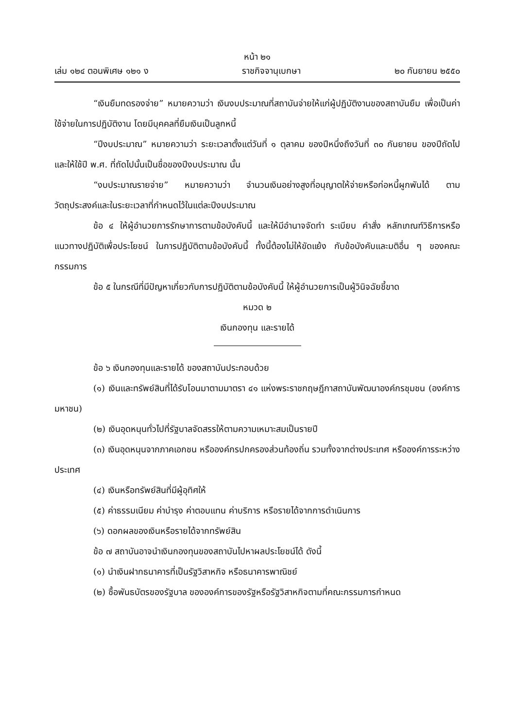หน้า ๒๑
เล่ม ๑๒๔ ตอนพิเศษ ๑๒๑ ง ราชกิจจานุเบกษา ๒๐ กันยายน ๒๕๕๐
“เงินยืมทดรองจ่าย” หมายความว่า เงินงบประมาณที่สถาบันจ่ายให้แก่ผู้ปฏิบัติงานของสถาบันยืม เพื่อเป็นค่าใช้จ่ายในการปฏิบัติงาน โดยมีบุคคลที่ยืมเงินเป็นลูกหนี้
“ปีงบประมาณ” หมายความว่า ระยะเวลาตั้งแต่วันที่ ๑ ตุลาคม ของปีหนึ่งถึงวันที่ ๓๐ กันยายน ของปีถัดไปและให้ใช้ปี พ.ศ. ที่ถัดไปนั้นเป็นชื่อของปีงบประมาณ นั้น
“งบประมาณรายจ่าย” หมายความว่า จำนวนเงินอย่างสูงที่อนุญาตให้จ่ายหรือก่อหนี้ผูกพันได้ ตามวัตถุประสงค์และในระยะเวลาที่กำหนดไว้ในแต่ละปีงบประมาณ
ข้อ ๔ ให้ผู้อำนวยการรักษาการตามข้อบังคับนี้ และให้มีอำนาจจัดทำ ระเบียบ คำสั่ง หลักเกณฑ์วิธีการหรือแนวทางปฏิบัติเพื่อประโยชน์ ในการปฏิบัติตามข้อบังคับนี้ ทั้งนี้ต้องไม่ให้ขัดแย้ง กับข้อบังคับและมติอื่น ๆ ของคณะกรรมการ
ข้อ ๕ ในกรณีที่มีปัญหาเกี่ยวกับการปฏิบัติตามข้อบังคับนี้ ให้ผู้อำนวยการเป็นผู้วินิจฉัยชี้ขาด
หมวด ๒
เงินกองทุน และรายได้
ข้อ ๖ เงินกองทุนและรายได้ ของสถาบันประกอบด้วย
(๑) เงินและทรัพย์สินที่ได้รับโอนมาตามมาตรา ๔๑ แห่งพระราชกฤษฎีกาสถาบันพัฒนาองค์กรชุมชน (องค์การมหาชน)
(๒) เงินอุดหนุนทั่วไปที่รัฐบาลจัดสรรให้ตามความเหมาะสมเป็นรายปี
(๓) เงินอุดหนุนจากภาคเอกชน หรือองค์กรปกครองส่วนท้องถิ่น รวมทั้งจากต่างประเทศ หรือองค์การระหว่างประเทศ
(๔) เงินหรือทรัพย์สินที่มีผู้อุทิศให้
(๕) ค่าธรรมเนียม ค่าบำรุง ค่าตอบแทน ค่าบริการ หรือรายได้จากการดำเนินการ
(๖) ดอกผลของเงินหรือรายได้จากทรัพย์สิน
ข้อ ๗ สถาบันอาจนำเงินกองทุนของสถาบันไปหาผลประโยชน์ได้ ดังนี้
(๑) นำเงินฝากธนาคารที่เป็นรัฐวิสาหกิจ หรือธนาคารพาณิชย์
(๒) ซื้อพันธบัตรของรัฐบาล ขององค์การของรัฐหรือรัฐวิสาหกิจตามที่คณะกรรมการกำหนด